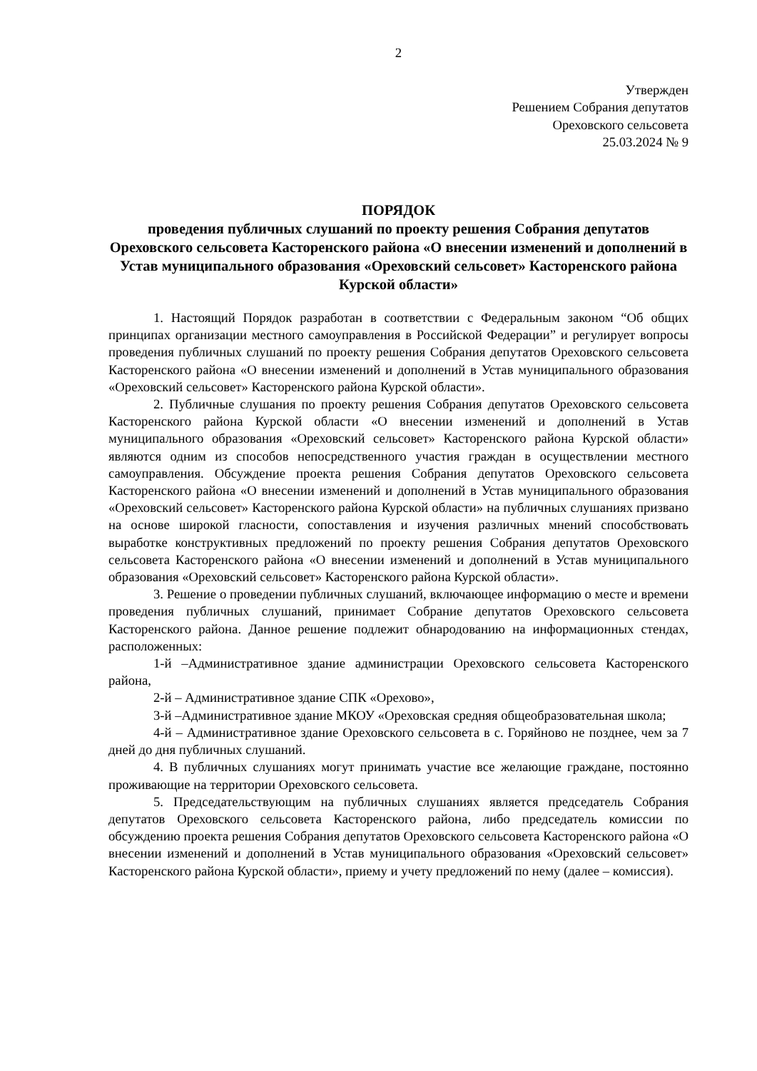2
Утвержден
Решением Собрания депутатов
Ореховского сельсовета
25.03.2024 № 9
ПОРЯДОК
проведения публичных слушаний по проекту решения Собрания депутатов Ореховского сельсовета Касторенского района «О внесении изменений и дополнений в Устав муниципального образования «Ореховский сельсовет» Касторенского района Курской области»
1. Настоящий Порядок разработан в соответствии с Федеральным законом “Об общих принципах организации местного самоуправления в Российской Федерации” и регулирует вопросы проведения публичных слушаний по проекту решения Собрания депутатов Ореховского сельсовета Касторенского района «О внесении изменений и дополнений в Устав муниципального образования «Ореховский сельсовет» Касторенского района Курской области».
2. Публичные слушания по проекту решения Собрания депутатов Ореховского сельсовета Касторенского района Курской области «О внесении изменений и дополнений в Устав муниципального образования «Ореховский сельсовет» Касторенского района Курской области» являются одним из способов непосредственного участия граждан в осуществлении местного самоуправления. Обсуждение проекта решения Собрания депутатов Ореховского сельсовета Касторенского района «О внесении изменений и дополнений в Устав муниципального образования «Ореховский сельсовет» Касторенского района Курской области» на публичных слушаниях призвано на основе широкой гласности, сопоставления и изучения различных мнений способствовать выработке конструктивных предложений по проекту решения Собрания депутатов Ореховского сельсовета Касторенского района «О внесении изменений и дополнений в Устав муниципального образования «Ореховский сельсовет» Касторенского района Курской области».
3. Решение о проведении публичных слушаний, включающее информацию о месте и времени проведения публичных слушаний, принимает Собрание депутатов Ореховского сельсовета Касторенского района. Данное решение подлежит обнародованию на информационных стендах, расположенных:
1-й –Административное здание администрации Ореховского сельсовета Касторенского района,
2-й – Административное здание СПК «Орехово»,
3-й –Административное здание МКОУ «Ореховская средняя общеобразовательная школа;
4-й – Административное здание Ореховского сельсовета в с. Горяйново не позднее, чем за 7 дней до дня публичных слушаний.
4. В публичных слушаниях могут принимать участие все желающие граждане, постоянно проживающие на территории Ореховского сельсовета.
5. Председательствующим на публичных слушаниях является председатель Собрания депутатов Ореховского сельсовета Касторенского района, либо председатель комиссии по обсуждению проекта решения Собрания депутатов Ореховского сельсовета Касторенского района «О внесении изменений и дополнений в Устав муниципального образования «Ореховский сельсовет» Касторенского района Курской области», приему и учету предложений по нему (далее – комиссия).